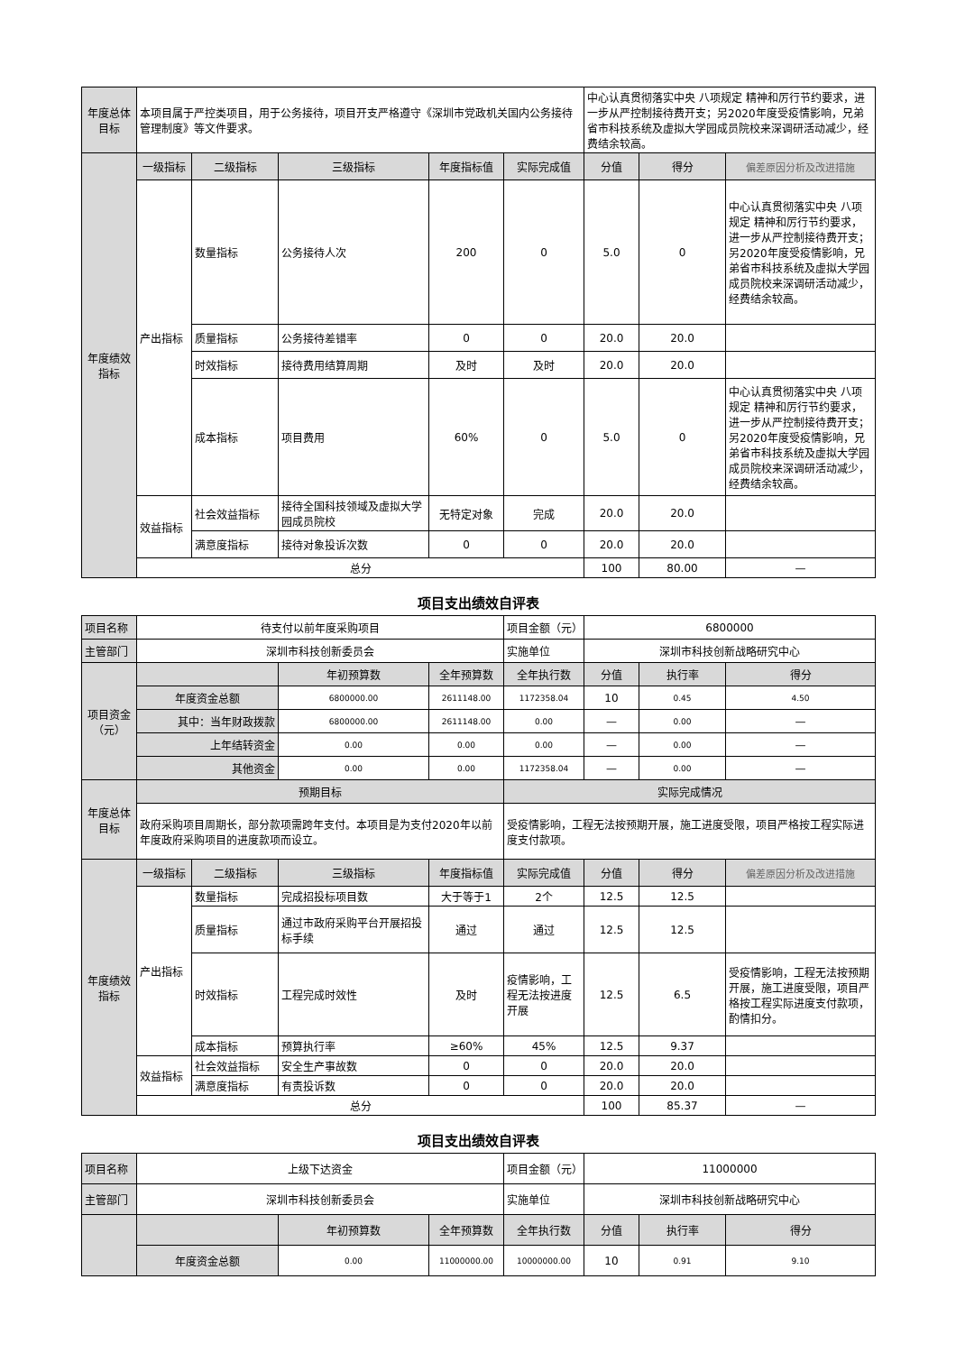| 年度总体目标 | 本项目属于严控类项目，用于公务接待，项目开支严格遵守《深圳市党政机关国内公务接待管理制度》等文件要求。 | | | | | 中心认真贯彻落实中央 八项规定 精神和厉行节约要求，进一步从严控制接待费开支；另2020年度受疫情影响，兄弟省市科技系统及虚拟大学园成员院校来深调研活动减少，经费结余较高。 | | |
| 年度绩效指标 | 一级指标 | 二级指标 | 三级指标 | 年度指标值 | 实际完成值 | 分值 | 得分 | 偏差原因分析及改进措施 |
| | 产出指标 | 数量指标 | 公务接待人次 | 200 | 0 | 5.0 | 0 | 中心认真贯彻落实中央 八项规定 精神和厉行节约要求，进一步从严控制接待费开支；另2020年度受疫情影响，兄弟省市科技系统及虚拟大学园成员院校来深调研活动减少，经费结余较高。 |
| | | 质量指标 | 公务接待差错率 | 0 | 0 | 20.0 | 20.0 | |
| | | 时效指标 | 接待费用结算周期 | 及时 | 及时 | 20.0 | 20.0 | |
| | | 成本指标 | 项目费用 | 60% | 0 | 5.0 | 0 | 中心认真贯彻落实中央 八项规定 精神和厉行节约要求，进一步从严控制接待费开支；另2020年度受疫情影响，兄弟省市科技系统及虚拟大学园成员院校来深调研活动减少，经费结余较高。 |
| | 效益指标 | 社会效益指标 | 接待全国科技领域及虚拟大学园成员院校 | 无特定对象 | 完成 | 20.0 | 20.0 | |
| | | 满意度指标 | 接待对象投诉次数 | 0 | 0 | 20.0 | 20.0 | |
| | 总分 | | | | | 100 | 80.00 | — |
项目支出绩效自评表
| 项目名称 | 待支付以前年度采购项目 | | | | 项目金额（元） | 6800000 | | |
| 主管部门 | 深圳市科技创新委员会 | | | | 实施单位 | 深圳市科技创新战略研究中心 | | |
| 项目资金（元） | | | 年初预算数 | 全年预算数 | 全年执行数 | 分值 | 执行率 | 得分 |
| | 年度资金总额 | | 6800000.00 | 2611148.00 | 1172358.04 | 10 | 0.45 | 4.50 |
| | 其中：当年财政拨款 | | 6800000.00 | 2611148.00 | 0.00 | — | 0.00 | — |
| | 上年结转资金 | | 0.00 | 0.00 | 0.00 | — | 0.00 | — |
| | 其他资金 | | 0.00 | 0.00 | 1172358.04 | — | 0.00 | — |
| 年度总体目标 | 预期目标 | | | | 实际完成情况 | | | |
| | 政府采购项目周期长，部分款项需跨年支付。本项目是为支付2020年以前年度政府采购项目的进度款项而设立。 | | | | 受疫情影响，工程无法按预期开展，施工进度受限，项目严格按工程实际进度支付款项。 | | | |
| 年度绩效指标 | 一级指标 | 二级指标 | 三级指标 | 年度指标值 | 实际完成值 | 分值 | 得分 | 偏差原因分析及改进措施 |
| | 产出指标 | 数量指标 | 完成招投标项目数 | 大于等于1 | 2个 | 12.5 | 12.5 | |
| | | 质量指标 | 通过市政府采购平台开展招投标手续 | 通过 | 通过 | 12.5 | 12.5 | |
| | | 时效指标 | 工程完成时效性 | 及时 | 疫情影响，工程无法按进度开展 | 12.5 | 6.5 | 受疫情影响，工程无法按预期开展，施工进度受限，项目严格按工程实际进度支付款项，酌情扣分。 |
| | | 成本指标 | 预算执行率 | ≥60% | 45% | 12.5 | 9.37 | |
| | 效益指标 | 社会效益指标 | 安全生产事故数 | 0 | 0 | 20.0 | 20.0 | |
| | | 满意度指标 | 有责投诉数 | 0 | 0 | 20.0 | 20.0 | |
| | 总分 | | | | | 100 | 85.37 | — |
项目支出绩效自评表
| 项目名称 | 上级下达资金 | | | 项目金额（元） | 11000000 | | |
| 主管部门 | 深圳市科技创新委员会 | | | 实施单位 | 深圳市科技创新战略研究中心 | | |
| | | 年初预算数 | 全年预算数 | 全年执行数 | 分值 | 执行率 | 得分 |
| | 年度资金总额 | 0.00 | 11000000.00 | 10000000.00 | 10 | 0.91 | 9.10 |